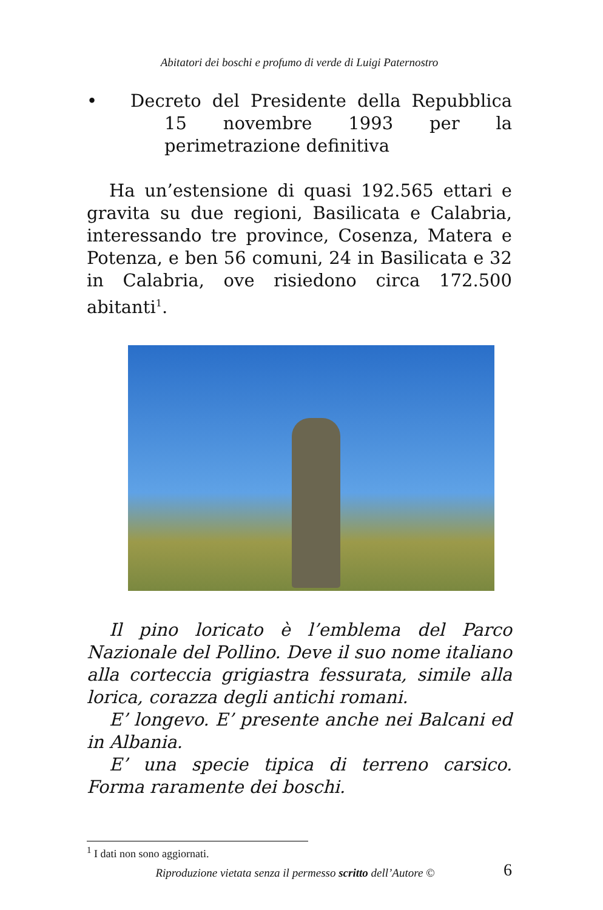Abitatori dei boschi e profumo di verde di Luigi Paternostro
• Decreto del Presidente della Repubblica 15 novembre 1993 per la perimetrazione definitiva
Ha un’estensione di quasi 192.565 ettari e gravita su due regioni, Basilicata e Calabria, interessando tre province, Cosenza, Matera e Potenza, e ben 56 comuni, 24 in Basilicata e 32 in Calabria, ove risiedono circa 172.500 abitanti<sup>1</sup>.
Il pino loricato è l’emblema del Parco Nazionale del Pollino. Deve il suo nome italiano alla corteccia grigiastra fessurata, simile alla lorica, corazza degli antichi romani.
E’ longevo. E’ presente anche nei Balcani ed in Albania.
E’ una specie tipica di terreno carsico. Forma raramente dei boschi.
<sup>1</sup> I dati non sono aggiornati.
Riproduzione vietata senza il permesso scritto dell’Autore © 6